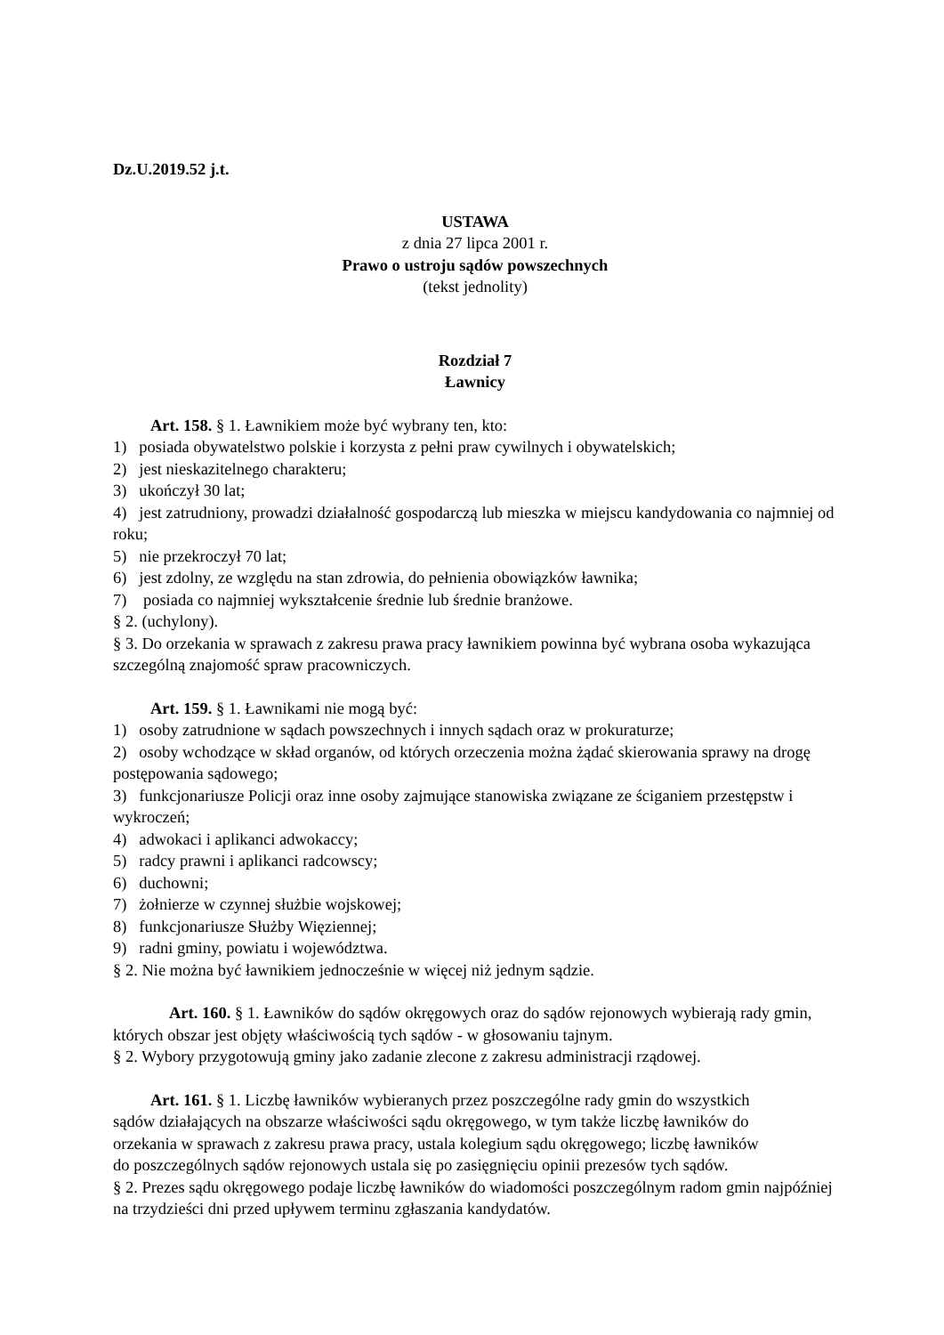Dz.U.2019.52 j.t.
USTAWA
z dnia 27 lipca 2001 r.
Prawo o ustroju sądów powszechnych
(tekst jednolity)
Rozdział 7
Ławnicy
Art. 158. § 1. Ławnikiem może być wybrany ten, kto:
1) posiada obywatelstwo polskie i korzysta z pełni praw cywilnych i obywatelskich;
2) jest nieskazitelnego charakteru;
3) ukończył 30 lat;
4) jest zatrudniony, prowadzi działalność gospodarczą lub mieszka w miejscu kandydowania co najmniej od roku;
5) nie przekroczył 70 lat;
6) jest zdolny, ze względu na stan zdrowia, do pełnienia obowiązków ławnika;
7) posiada co najmniej wykształcenie średnie lub średnie branżowe.
§ 2. (uchylony).
§ 3. Do orzekania w sprawach z zakresu prawa pracy ławnikiem powinna być wybrana osoba wykazująca szczególną znajomość spraw pracowniczych.
Art. 159. § 1. Ławnikami nie mogą być:
1) osoby zatrudnione w sądach powszechnych i innych sądach oraz w prokuraturze;
2) osoby wchodzące w skład organów, od których orzeczenia można żądać skierowania sprawy na drogę postępowania sądowego;
3) funkcjonariusze Policji oraz inne osoby zajmujące stanowiska związane ze ściganiem przestępstw i wykroczeń;
4) adwokaci i aplikanci adwokaccy;
5) radcy prawni i aplikanci radcowscy;
6) duchowni;
7) żołnierze w czynnej służbie wojskowej;
8) funkcjonariusze Służby Więziennej;
9) radni gminy, powiatu i województwa.
§ 2. Nie można być ławnikiem jednocześnie w więcej niż jednym sądzie.
Art. 160. § 1. Ławników do sądów okręgowych oraz do sądów rejonowych wybierają rady gmin, których obszar jest objęty właściwością tych sądów - w głosowaniu tajnym.
§ 2. Wybory przygotowują gminy jako zadanie zlecone z zakresu administracji rządowej.
Art. 161. § 1. Liczbę ławników wybieranych przez poszczególne rady gmin do wszystkich sądów działających na obszarze właściwości sądu okręgowego, w tym także liczbę ławników do orzekania w sprawach z zakresu prawa pracy, ustala kolegium sądu okręgowego; liczbę ławników do poszczególnych sądów rejonowych ustala się po zasięgnięciu opinii prezesów tych sądów.
§ 2. Prezes sądu okręgowego podaje liczbę ławników do wiadomości poszczególnym radom gmin najpóźniej na trzydzieści dni przed upływem terminu zgłaszania kandydatów.